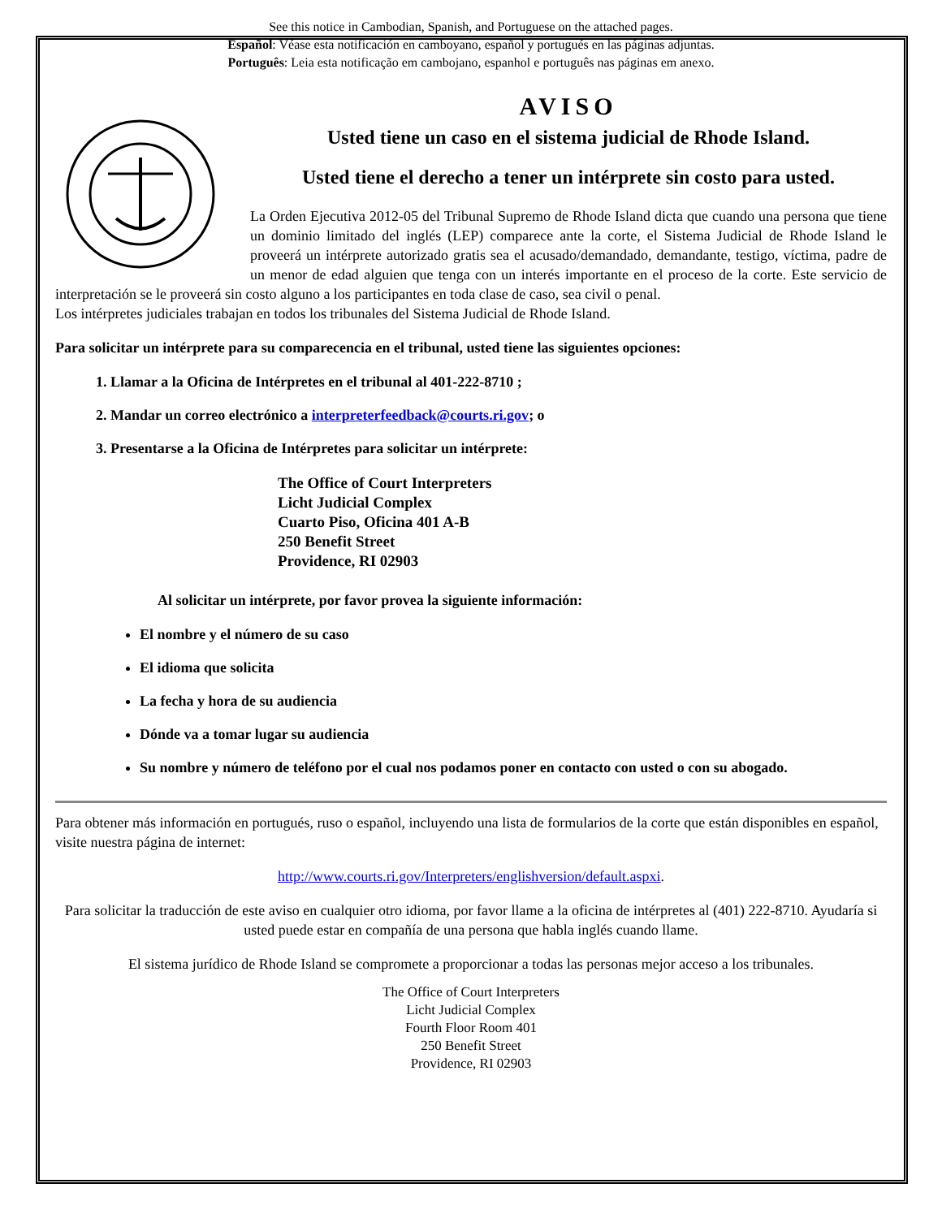See this notice in Cambodian, Spanish, and Portuguese on the attached pages.
Español: Véase esta notificación en camboyano, español y portugués en las páginas adjuntas.
Português: Leia esta notificação em cambojano, espanhol e português nas páginas em anexo.
AVISO
Usted tiene un caso en el sistema judicial de Rhode Island.
Usted tiene el derecho a tener un intérprete sin costo para usted.
La Orden Ejecutiva 2012-05 del Tribunal Supremo de Rhode Island dicta que cuando una persona que tiene un dominio limitado del inglés (LEP) comparece ante la corte, el Sistema Judicial de Rhode Island le proveerá un intérprete autorizado gratis sea el acusado/demandado, demandante, testigo, víctima, padre de un menor de edad alguien que tenga con un interés importante en el proceso de la corte. Este servicio de interpretación se le proveerá sin costo alguno a los participantes en toda clase de caso, sea civil o penal.
Los intérpretes judiciales trabajan en todos los tribunales del Sistema Judicial de Rhode Island.
Para solicitar un intérprete para su comparecencia en el tribunal, usted tiene las siguientes opciones:
1. Llamar a la Oficina de Intérpretes en el tribunal al 401-222-8710 ;
2. Mandar un correo electrónico a interpreterfeedback@courts.ri.gov; o
3. Presentarse a la Oficina de Intérpretes para solicitar un intérprete:
The Office of Court Interpreters
Licht Judicial Complex
Cuarto Piso, Oficina 401 A-B
250 Benefit Street
Providence, RI 02903
Al solicitar un intérprete, por favor provea la siguiente información:
El nombre y el número de su caso
El idioma que solicita
La fecha y hora de su audiencia
Dónde va a tomar lugar su audiencia
Su nombre y número de teléfono por el cual nos podamos poner en contacto con usted o con su abogado.
Para obtener más información en portugués, ruso o español, incluyendo una lista de formularios de la corte que están disponibles en español, visite nuestra página de internet:
http://www.courts.ri.gov/Interpreters/englishversion/default.aspxi.
Para solicitar la traducción de este aviso en cualquier otro idioma, por favor llame a la oficina de intérpretes al (401) 222-8710. Ayudaría si usted puede estar en compañía de una persona que habla inglés cuando llame.
El sistema jurídico de Rhode Island se compromete a proporcionar a todas las personas mejor acceso a los tribunales.
The Office of Court Interpreters
Licht Judicial Complex
Fourth Floor Room 401
250 Benefit Street
Providence, RI 02903